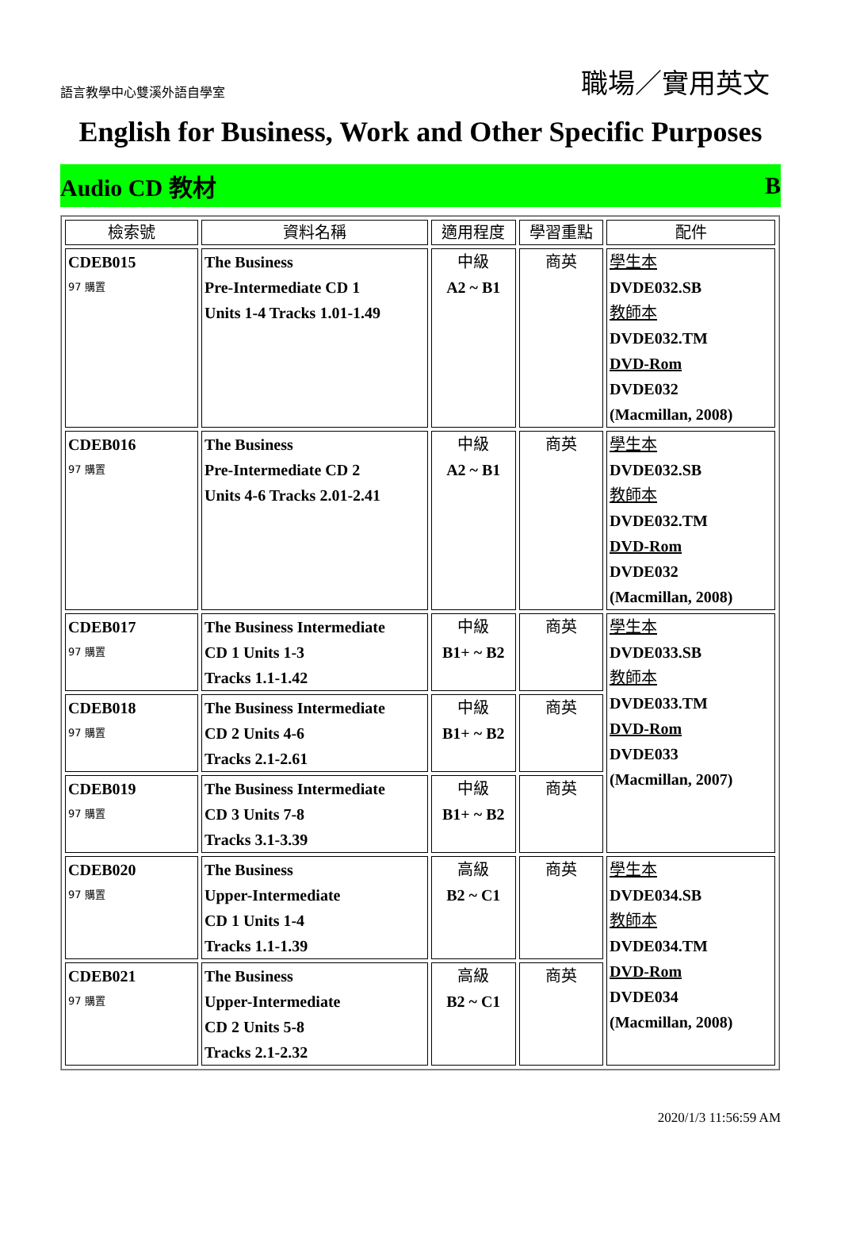語言教學中心雙溪外語自學室 職場／實用英文
English for Business, Work and Other Specific Purposes
Audio CD 教材 B
| 檢索號 | 資料名稱 | 適用程度 | 學習重點 | 配件 |
| --- | --- | --- | --- | --- |
| CDEB015 97 購置 | The Business Pre-Intermediate CD 1 Units 1-4 Tracks 1.01-1.49 | 中級 A2 ~ B1 | 商英 | 學生本 DVDE032.SB 教師本 DVDE032.TM DVD-Rom DVDE032 (Macmillan, 2008) |
| CDEB016 97 購置 | The Business Pre-Intermediate CD 2 Units 4-6 Tracks 2.01-2.41 | 中級 A2 ~ B1 | 商英 | 學生本 DVDE032.SB 教師本 DVDE032.TM DVD-Rom DVDE032 (Macmillan, 2008) |
| CDEB017 97 購置 | The Business Intermediate CD 1 Units 1-3 Tracks 1.1-1.42 | 中級 B1+ ~ B2 | 商英 | 學生本 DVDE033.SB 教師本 DVDE033.TM DVD-Rom DVDE033 (Macmillan, 2007) |
| CDEB018 97 購置 | The Business Intermediate CD 2 Units 4-6 Tracks 2.1-2.61 | 中級 B1+ ~ B2 | 商英 | |
| CDEB019 97 購置 | The Business Intermediate CD 3 Units 7-8 Tracks 3.1-3.39 | 中級 B1+ ~ B2 | 商英 | |
| CDEB020 97 購置 | The Business Upper-Intermediate CD 1 Units 1-4 Tracks 1.1-1.39 | 高級 B2 ~ C1 | 商英 | 學生本 DVDE034.SB 教師本 DVDE034.TM DVD-Rom DVDE034 (Macmillan, 2008) |
| CDEB021 97 購置 | The Business Upper-Intermediate CD 2 Units 5-8 Tracks 2.1-2.32 | 高級 B2 ~ C1 | 商英 | |
2020/1/3 11:56:59 AM